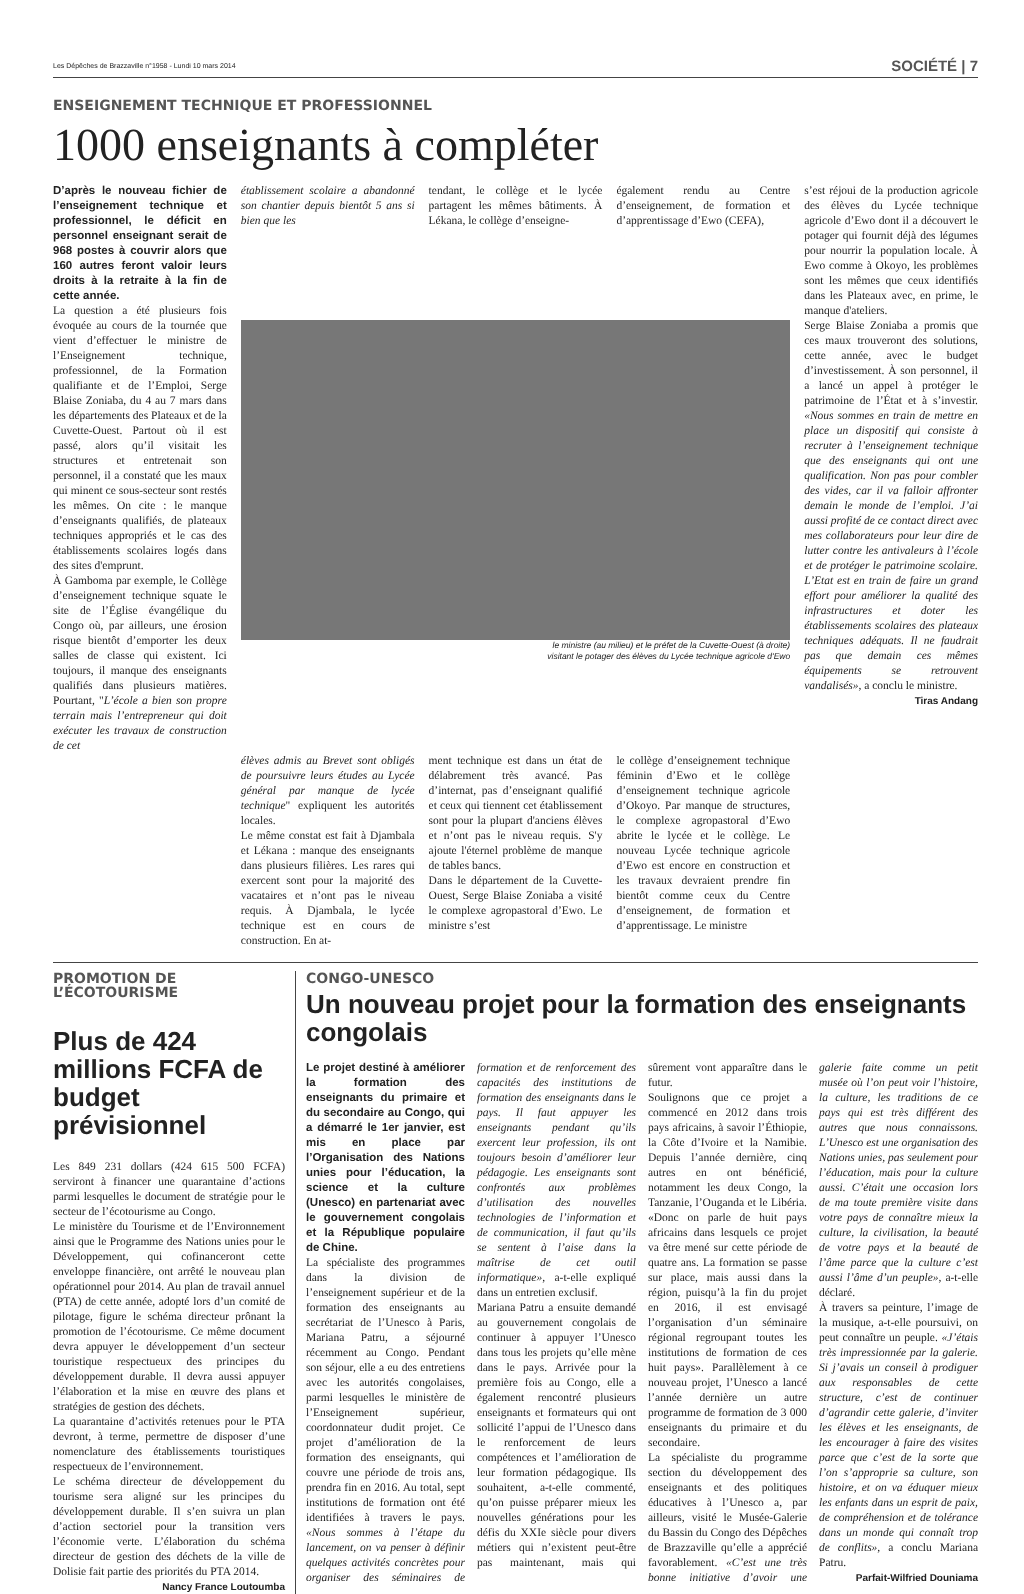Les Dépêches de Brazzaville n°1958 - Lundi 10 mars 2014 SOCIÉTÉ | 7
ENSEIGNEMENT TECHNIQUE ET PROFESSIONNEL
1000 enseignants à compléter
D’après le nouveau fichier de l’enseignement technique et professionnel, le déficit en personnel enseignant serait de 968 postes à couvrir alors que 160 autres feront valoir leurs droits à la retraite à la fin de cette année.
La question a été plusieurs fois évoquée au cours de la tournée que vient d’effectuer le ministre de l’Enseignement technique, professionnel, de la Formation qualifiante et de l’Emploi, Serge Blaise Zoniaba, du 4 au 7 mars dans les départements des Plateaux et de la Cuvette-Ouest. Partout où il est passé, alors qu’il visitait les structures et entretenait son personnel, il a constaté que les maux qui minent ce sous-secteur sont restés les mêmes. On cite : le manque d’enseignants qualifiés, de plateaux techniques appropriés et le cas des établissements scolaires logés dans des sites d'emprunt.
À Gamboma par exemple, le Collège d’enseignement technique squate le site de l’Église évangélique du Congo où, par ailleurs, une érosion risque bientôt d’emporter les deux salles de classe qui existent. Ici toujours, il manque des enseignants qualifiés dans plusieurs matières. Pourtant, "L’école a bien son propre terrain mais l’entrepreneur qui doit exécuter les travaux de construction de cet
établissement scolaire a abandonné son chantier depuis bientôt 5 ans si bien que les
tendant, le collège et le lycée partagent les mêmes bâtiments. À Lékana, le collège d’enseigne-
également rendu au Centre d’enseignement, de formation et d’apprentissage d’Ewo (CEFA),
s’est réjoui de la production agricole des élèves du Lycée technique agricole d’Ewo dont il a découvert le potager qui fournit déjà des légumes pour nourrir la population locale. À Ewo comme à Okoyo, les problèmes sont les mêmes que ceux identifiés dans les Plateaux avec, en prime, le manque d'ateliers.
Serge Blaise Zoniaba a promis que ces maux trouveront des solutions, cette année, avec le budget d’investissement. À son personnel, il a lancé un appel à protéger le patrimoine de l’État et à s’investir. «Nous sommes en train de mettre en place un dispositif qui consiste à recruter à l’enseignement technique que des enseignants qui ont une qualification. Non pas pour combler des vides, car il va falloir affronter demain le monde de l’emploi. J’ai aussi profité de ce contact direct avec mes collaborateurs pour leur dire de lutter contre les antivaleurs à l’école et de protéger le patrimoine scolaire. L’Etat est en train de faire un grand effort pour améliorer la qualité des infrastructures et doter les établissements scolaires des plateaux techniques adéquats. Il ne faudrait pas que demain ces mêmes équipements se retrouvent vandalisés», a conclu le ministre.
Tiras Andang
le ministre (au milieu) et le préfet de la Cuvette-Ouest (à droite)
visitant le potager des élèves du Lycée technique agricole d'Ewo
élèves admis au Brevet sont obligés de poursuivre leurs études au Lycée général par manque de lycée technique" expliquent les autorités locales.
Le même constat est fait à Djambala et Lékana : manque des enseignants dans plusieurs filières. Les rares qui exercent sont pour la majorité des vacataires et n’ont pas le niveau requis. À Djambala, le lycée technique est en cours de construction. En at-
ment technique est dans un état de délabrement très avancé. Pas d’internat, pas d’enseignant qualifié et ceux qui tiennent cet établissement sont pour la plupart d'anciens élèves et n’ont pas le niveau requis. S'y ajoute l'éternel problème de manque de tables bancs.
Dans le département de la Cuvette-Ouest, Serge Blaise Zoniaba a visité le complexe agropastoral d’Ewo. Le ministre s’est
le collège d’enseignement technique féminin d’Ewo et le collège d’enseignement technique agricole d’Okoyo. Par manque de structures, le complexe agropastoral d’Ewo abrite le lycée et le collège. Le nouveau Lycée technique agricole d’Ewo est encore en construction et les travaux devraient prendre fin bientôt comme ceux du Centre d’enseignement, de formation et d’apprentissage. Le ministre
PROMOTION DE
L’ÉCOTOURISME
Plus de 424 millions FCFA de budget prévisionnel
Les 849 231 dollars (424 615 500 FCFA) serviront à financer une quarantaine d’actions parmi lesquelles le document de stratégie pour le secteur de l’écotourisme au Congo.
Le ministère du Tourisme et de l’Environnement ainsi que le Programme des Nations unies pour le Développement, qui cofinanceront cette enveloppe financière, ont arrêté le nouveau plan opérationnel pour 2014. Au plan de travail annuel (PTA) de cette année, adopté lors d’un comité de pilotage, figure le schéma directeur prônant la promotion de l’écotourisme. Ce même document devra appuyer le développement d’un secteur touristique respectueux des principes du développement durable. Il devra aussi appuyer l’élaboration et la mise en œuvre des plans et stratégies de gestion des déchets.
La quarantaine d’activités retenues pour le PTA devront, à terme, permettre de disposer d’une nomenclature des établissements touristiques respectueux de l’environnement.
Le schéma directeur de développement du tourisme sera aligné sur les principes du développement durable. Il s’en suivra un plan d’action sectoriel pour la transition vers l’économie verte. L’élaboration du schéma directeur de gestion des déchets de la ville de Dolisie fait partie des priorités du PTA 2014.
Nancy France Loutoumba
CONGO-UNESCO
Un nouveau projet pour la formation des enseignants congolais
Le projet destiné à améliorer la formation des enseignants du primaire et du secondaire au Congo, qui a démarré le 1er janvier, est mis en place par l’Organisation des Nations unies pour l’éducation, la science et la culture (Unesco) en partenariat avec le gouvernement congolais et la République populaire de Chine.
La spécialiste des programmes dans la division de l’enseignement supérieur et de la formation des enseignants au secrétariat de l’Unesco à Paris, Mariana Patru, a séjourné récemment au Congo. Pendant son séjour, elle a eu des entretiens avec les autorités congolaises, parmi lesquelles le ministère de l’Enseignement supérieur, coordonnateur dudit projet. Ce projet d’amélioration de la formation des enseignants, qui couvre une période de trois ans, prendra fin en 2016. Au total, sept institutions de formation ont été identifiées à travers le pays. «Nous sommes à l’étape du lancement, on va penser à définir quelques activités concrètes pour organiser des séminaires de formation et de renforcement des capacités des institutions de formation des enseignants dans le pays. Il faut appuyer les enseignants pendant qu’ils exercent leur profession, ils ont toujours besoin d’améliorer leur pédagogie. Les enseignants sont confrontés aux problèmes d’utilisation des nouvelles technologies de l’information et de communication, il faut qu’ils se sentent à l’aise dans la maîtrise de cet outil informatique», a-t-elle expliqué dans un entretien exclusif.
Mariana Patru a ensuite demandé au gouvernement congolais de continuer à appuyer l’Unesco dans tous les projets qu’elle mène dans le pays. Arrivée pour la première fois au Congo, elle a également rencontré plusieurs enseignants et formateurs qui ont sollicité l’appui de l’Unesco dans le renforcement de leurs compétences et l’amélioration de leur formation pédagogique. Ils souhaitent, a-t-elle commenté, qu’on puisse préparer mieux les nouvelles générations pour les défis du XXIe siècle pour divers métiers qui n’existent peut-être pas maintenant, mais qui sûrement vont apparaître dans le futur.
Soulignons que ce projet a commencé en 2012 dans trois pays africains, à savoir l’Éthiopie, la Côte d’Ivoire et la Namibie. Depuis l’année dernière, cinq autres en ont bénéficié, notamment les deux Congo, la Tanzanie, l’Ouganda et le Libéria. «Donc on parle de huit pays africains dans lesquels ce projet va être mené sur cette période de quatre ans. La formation se passe sur place, mais aussi dans la région, puisqu’à la fin du projet en 2016, il est envisagé l’organisation d’un séminaire régional regroupant toutes les institutions de formation de ces huit pays». Parallèlement à ce nouveau projet, l’Unesco a lancé l’année dernière un autre programme de formation de 3 000 enseignants du primaire et du secondaire.
La spécialiste du programme section du développement des enseignants et des politiques éducatives à l’Unesco a, par ailleurs, visité le Musée-Galerie du Bassin du Congo des Dépêches de Brazzaville qu’elle a apprécié favorablement. «C’est une très bonne initiative d’avoir une galerie faite comme un petit musée où l’on peut voir l’histoire, la culture, les traditions de ce pays qui est très différent des autres que nous connaissons. L’Unesco est une organisation des Nations unies, pas seulement pour l’éducation, mais pour la culture aussi. C’était une occasion lors de ma toute première visite dans votre pays de connaître mieux la culture, la civilisation, la beauté de votre pays et la beauté de l’âme parce que la culture c’est aussi l’âme d’un peuple», a-t-elle déclaré.
À travers sa peinture, l’image de la musique, a-t-elle poursuivi, on peut connaître un peuple. «J’étais très impressionnée par la galerie. Si j’avais un conseil à prodiguer aux responsables de cette structure, c’est de continuer d’agrandir cette galerie, d’inviter les élèves et les enseignants, de les encourager à faire des visites parce que c’est de la sorte que l’on s’approprie sa culture, son histoire, et on va éduquer mieux les enfants dans un esprit de paix, de compréhension et de tolérance dans un monde qui connaît trop de conflits», a conclu Mariana Patru.
Parfait-Wilfried Douniama